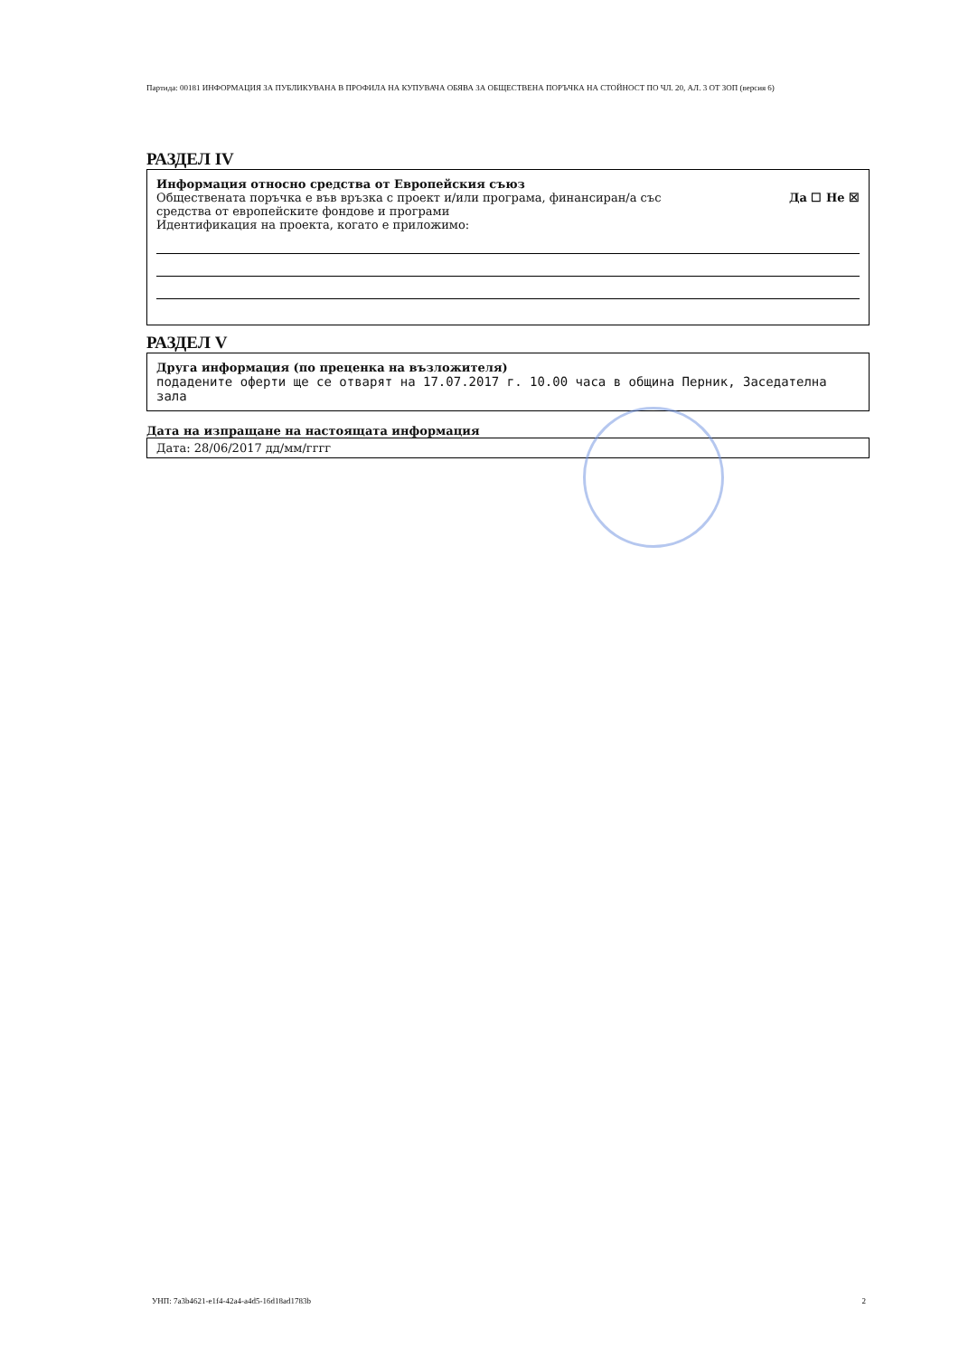Партида: 00181 ИНФОРМАЦИЯ ЗА ПУБЛИКУВАНА В ПРОФИЛА НА КУПУВАЧА ОБЯВА ЗА ОБЩЕСТВЕНА ПОРЪЧКА НА СТОЙНОСТ ПО ЧЛ. 20, АЛ. 3 ОТ ЗОП (версия 6)
РАЗДЕЛ IV
Информация относно средства от Европейския съюз
Обществената поръчка е във връзка с проект и/или програма, финансиран/а със
средства от европейските фондове и програми
Да ☐ Не ☒
Идентификация на проекта, когато е приложимо:
РАЗДЕЛ V
Друга информация (по преценка на възложителя)
подадените оферти ще се отварят на 17.07.2017 г. 10.00 часа в община Перник, Заседателна зала
Дата на изпращане на настоящата информация
Дата: 28/06/2017 дд/мм/гггг
УНП: 7a3b4621-e1f4-42a4-a4d5-16d18ad1783b 2